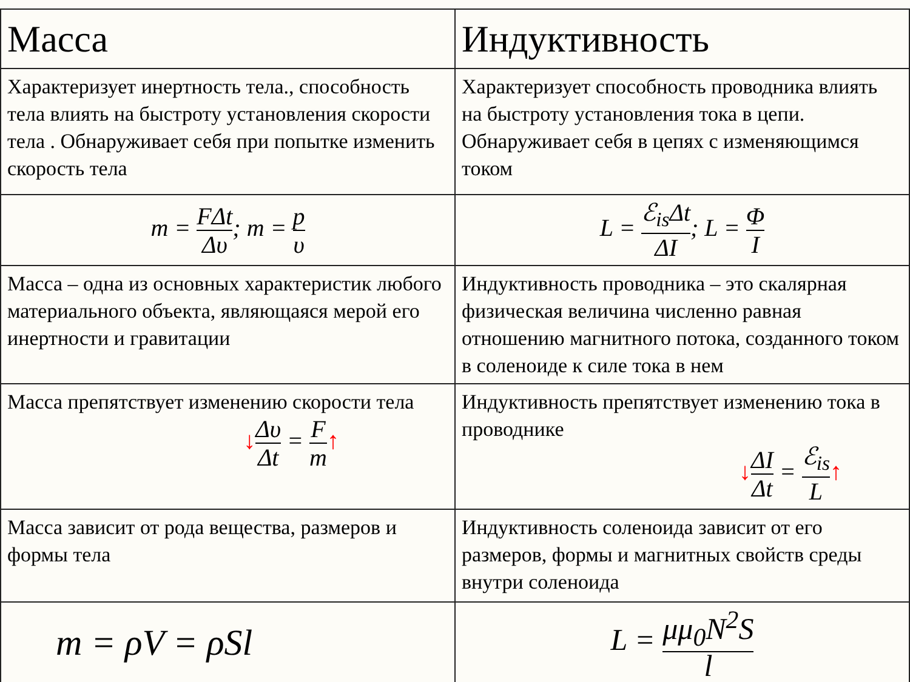| Масса | Индуктивность |
| --- | --- |
| Характеризует инертность тела., способность тела влиять на быстроту установления скорости тела . Обнаруживает себя при попытке изменить скорость тела | Характеризует способность проводника влиять на быстроту установления тока в цепи. Обнаруживает себя в цепях с изменяющимся током |
| m = FΔt Δυ ; m = p υ | L = ℰ<sub>is</sub>Δt ΔI ; L = Φ I |
| Масса – одна из основных характеристик любого материального объекта, являющаяся мерой его инертности и гравитации | Индуктивность проводника – это скалярная физическая величина численно равная отношению магнитного потока, созданного током в соленоиде к силе тока в нем |
| Масса препятствует изменению скорости тела ↓ Δυ Δt = F m ↑ | Индуктивность препятствует изменению тока в проводнике ↓ ΔI Δt = ℰ<sub>is</sub> L ↑ |
| Масса зависит от рода вещества, размеров и формы тела | Индуктивность соленоида зависит от его размеров, формы и магнитных свойств среды внутри соленоида |
| m = ρV = ρSl | L = μμ<sub>0</sub>N<sup>2</sup>S l |